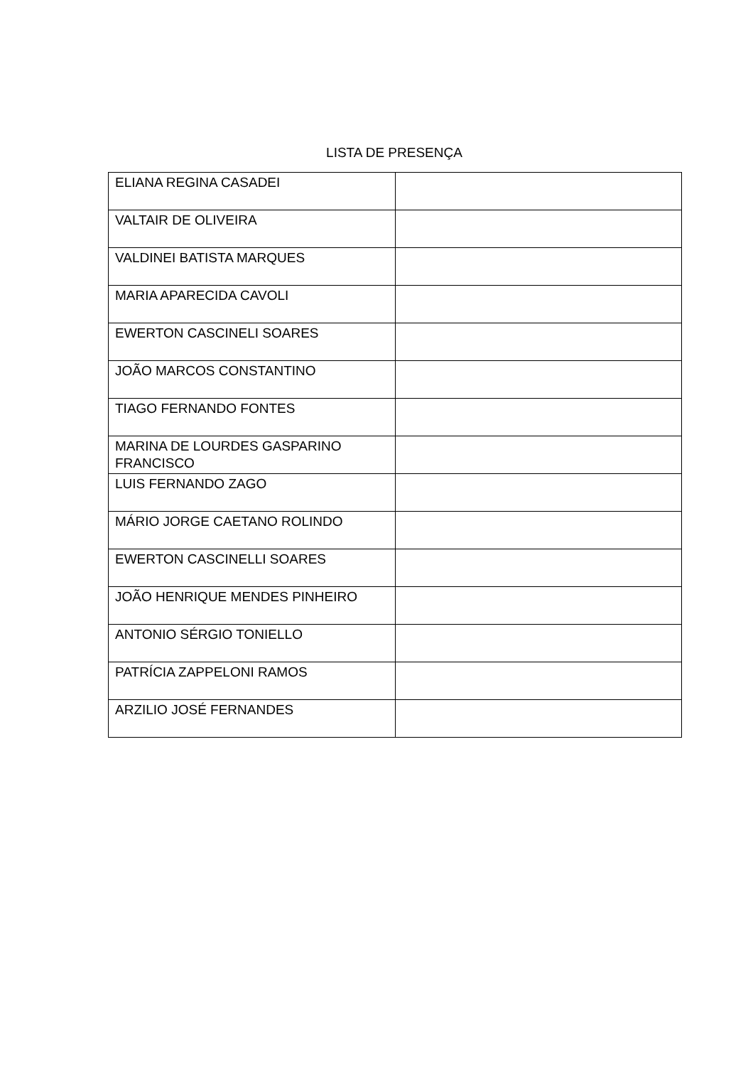LISTA DE PRESENÇA
| ELIANA REGINA CASADEI | |
| VALTAIR DE OLIVEIRA | |
| VALDINEI BATISTA MARQUES | |
| MARIA APARECIDA CAVOLI | |
| EWERTON CASCINELI SOARES | |
| JOÃO MARCOS CONSTANTINO | |
| TIAGO FERNANDO FONTES | |
| MARINA DE LOURDES GASPARINO FRANCISCO | |
| LUIS FERNANDO ZAGO | |
| MÁRIO JORGE CAETANO ROLINDO | |
| EWERTON CASCINELLI SOARES | |
| JOÃO HENRIQUE MENDES PINHEIRO | |
| ANTONIO SÉRGIO TONIELLO | |
| PATRÍCIA ZAPPELONI RAMOS | |
| ARZILIO JOSÉ FERNANDES | |